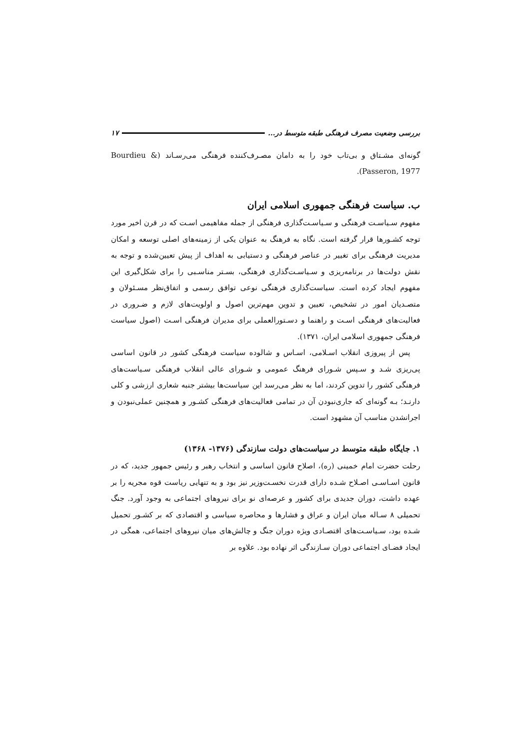بررسی وضعیت مصرف فرهنگی طبقه متوسط در... ۱۷
گونه‌ای مشـتاق و بی‌تاب خود را به دامان مصـرف‌کننده فرهنگی می‌رسـاند (Bourdieu & Passeron, 1977).
ب. سیاست فرهنگی جمهوری اسلامی ایران
مفهوم سـیاسـت فرهنگی و سـیاسـت‌گذاری فرهنگی از جمله مفاهیمی اسـت که در قرن اخیر مورد توجه کشـورها قرار گرفته است. نگاه به فرهنگ به عنوان یکی از زمینه‌های اصلی توسعه و امکان مدیریت فرهنگی برای تغییر در عناصر فرهنگی و دستیابی به اهداف از پیش تعیین‌شده و توجه به نقش دولت‌ها در برنامه‌ریزی و سـیاسـت‌گذاری فرهنگی، بسـتر مناسـبی را برای شکل‌گیری این مفهوم ایجاد کرده است. سیاست‌گذاری فرهنگی نوعی توافق رسمی و اتفاق‌نظر مسـئولان و متصـدیان امور در تشخیص، تعیین و تدوین مهم‌ترین اصول و اولویت‌های لازم و ضـروری در فعالیت‌های فرهنگی اسـت و راهنما و دسـتورالعملی برای مدیران فرهنگی اسـت (اصول سیاست فرهنگی جمهوری اسلامی ایران، ۱۳۷۱).
پس از پیروزی انقلاب اسـلامی، اسـاس و شالوده سیاست فرهنگی کشور در قانون اساسی پی‌ریزی شـد و سـپس شـورای فرهنگ عمومی و شـورای عالی انقلاب فرهنگی سـیاست‌های فرهنگی کشور را تدوین کردند، اما به نظر می‌رسد این سیاست‌ها بیشتر جنبه شعاری ارزشی و کلی دارنـد؛ بـه گونه‌ای که جاری‌نبودن آن در تمامی فعالیت‌های فرهنگی کشـور و همچنین عملی‌نبودن و اجرانشدن مناسب آن مشهود است.
۱. جایگاه طبقه متوسط در سیاست‌های دولت سازندگی (۱۳۷۶- ۱۳۶۸)
رحلت حضرت امام خمینی (ره)، اصلاح قانون اساسی و انتخاب رهبر و رئیس جمهور جدید، که در قانون اسـاسـی اصـلاح شـده دارای قدرت نخسـت‌وزیر نیز بود و به تنهایی ریاست قوه مجریه را بر عهده داشت، دوران جدیدی برای کشور و عرصه‌ای نو برای نیروهای اجتماعی به وجود آورد. جنگ تحمیلی ۸ سـاله میان ایران و عراق و فشارها و محاصره سیاسی و اقتصادی که بر کشـور تحمیل شـده بود، سـیاسـت‌های اقتصـادی ویژه دوران جنگ و چالش‌های میان نیروهای اجتماعی، همگی در ایجاد فضـای اجتماعی دوران سـازندگی اثر نهاده بود. علاوه بر